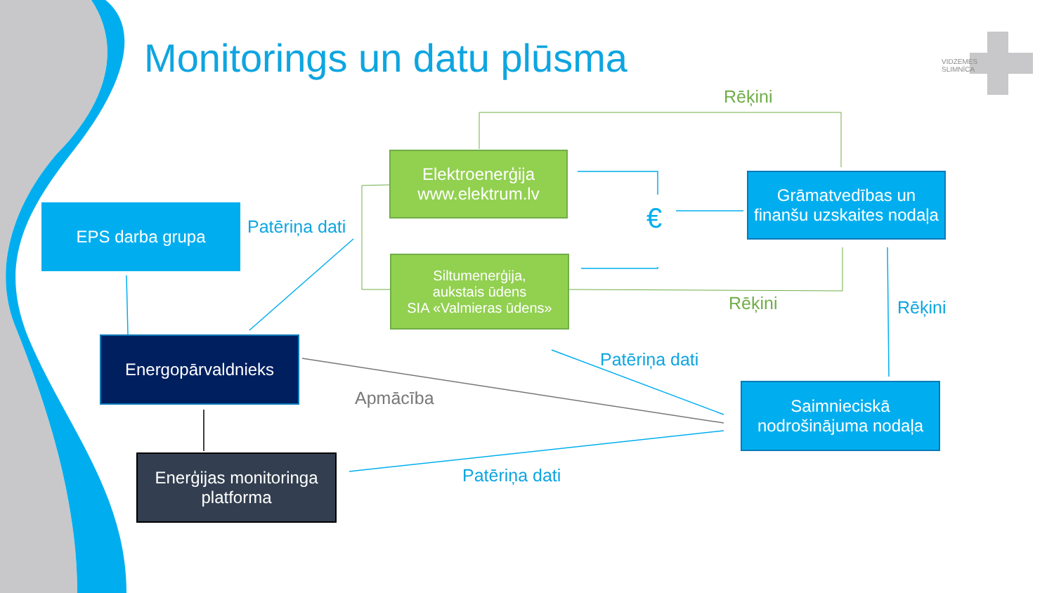Monitorings un datu plūsma
VIDZEMES
SLIMNĪCA
Rēķini
Elektroenerģija
www.elektrum.lv
Grāmatvedības un finanšu uzskaites nodaļa
EPS darba grupa
Patēriņa dati €
Siltumenerģija,
aukstais ūdens
SIA «Valmieras ūdens»
Rēķini Rēķini
Energopārvaldnieks
Patēriņa dati
Apmācība
Saimnieciskā nodrošinājuma nodaļa
Enerģijas monitoringa platforma
Patēriņa dati